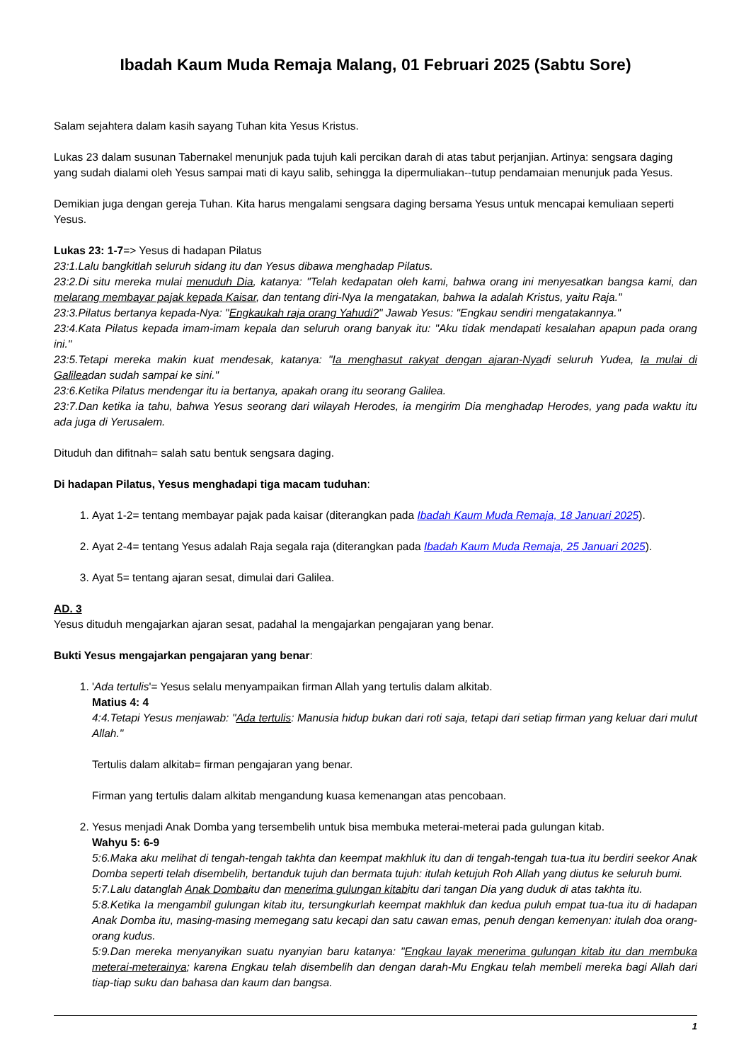Ibadah Kaum Muda Remaja Malang, 01 Februari 2025 (Sabtu Sore)
Salam sejahtera dalam kasih sayang Tuhan kita Yesus Kristus.
Lukas 23 dalam susunan Tabernakel menunjuk pada tujuh kali percikan darah di atas tabut perjanjian. Artinya: sengsara daging yang sudah dialami oleh Yesus sampai mati di kayu salib, sehingga Ia dipermuliakan--tutup pendamaian menunjuk pada Yesus.
Demikian juga dengan gereja Tuhan. Kita harus mengalami sengsara daging bersama Yesus untuk mencapai kemuliaan seperti Yesus.
Lukas 23: 1-7=> Yesus di hadapan Pilatus
23:1.Lalu bangkitlah seluruh sidang itu dan Yesus dibawa menghadap Pilatus.
23:2.Di situ mereka mulai menuduh Dia, katanya: "Telah kedapatan oleh kami, bahwa orang ini menyesatkan bangsa kami, dan melarang membayar pajak kepada Kaisar, dan tentang diri-Nya Ia mengatakan, bahwa Ia adalah Kristus, yaitu Raja."
23:3.Pilatus bertanya kepada-Nya: "Engkaukah raja orang Yahudi?" Jawab Yesus: "Engkau sendiri mengatakannya."
23:4.Kata Pilatus kepada imam-imam kepala dan seluruh orang banyak itu: "Aku tidak mendapati kesalahan apapun pada orang ini."
23:5.Tetapi mereka makin kuat mendesak, katanya: "Ia menghasut rakyat dengan ajaran-Nyadi seluruh Yudea, Ia mulai di Galileadan sudah sampai ke sini."
23:6.Ketika Pilatus mendengar itu ia bertanya, apakah orang itu seorang Galilea.
23:7.Dan ketika ia tahu, bahwa Yesus seorang dari wilayah Herodes, ia mengirim Dia menghadap Herodes, yang pada waktu itu ada juga di Yerusalem.
Dituduh dan difitnah= salah satu bentuk sengsara daging.
Di hadapan Pilatus, Yesus menghadapi tiga macam tuduhan:
1. Ayat 1-2= tentang membayar pajak pada kaisar (diterangkan pada Ibadah Kaum Muda Remaja, 18 Januari 2025).
2. Ayat 2-4= tentang Yesus adalah Raja segala raja (diterangkan pada Ibadah Kaum Muda Remaja, 25 Januari 2025).
3. Ayat 5= tentang ajaran sesat, dimulai dari Galilea.
AD. 3
Yesus dituduh mengajarkan ajaran sesat, padahal Ia mengajarkan pengajaran yang benar.
Bukti Yesus mengajarkan pengajaran yang benar:
1. 'Ada tertulis'= Yesus selalu menyampaikan firman Allah yang tertulis dalam alkitab.
Matius 4: 4
4:4.Tetapi Yesus menjawab: "Ada tertulis: Manusia hidup bukan dari roti saja, tetapi dari setiap firman yang keluar dari mulut Allah."
Tertulis dalam alkitab= firman pengajaran yang benar.
Firman yang tertulis dalam alkitab mengandung kuasa kemenangan atas pencobaan.
2. Yesus menjadi Anak Domba yang tersembelih untuk bisa membuka meterai-meterai pada gulungan kitab.
Wahyu 5: 6-9
5:6.Maka aku melihat di tengah-tengah takhta dan keempat makhluk itu dan di tengah-tengah tua-tua itu berdiri seekor Anak Domba seperti telah disembelih, bertanduk tujuh dan bermata tujuh: itulah ketujuh Roh Allah yang diutus ke seluruh bumi.
5:7.Lalu datanglah Anak Dombaitu dan menerima gulungan kitabitu dari tangan Dia yang duduk di atas takhta itu.
5:8.Ketika Ia mengambil gulungan kitab itu, tersungkurlah keempat makhluk dan kedua puluh empat tua-tua itu di hadapan Anak Domba itu, masing-masing memegang satu kecapi dan satu cawan emas, penuh dengan kemenyan: itulah doa orang-orang kudus.
5:9.Dan mereka menyanyikan suatu nyanyian baru katanya: "Engkau layak menerima gulungan kitab itu dan membuka meterai-meterainya; karena Engkau telah disembelih dan dengan darah-Mu Engkau telah membeli mereka bagi Allah dari tiap-tiap suku dan bahasa dan kaum dan bangsa.
1